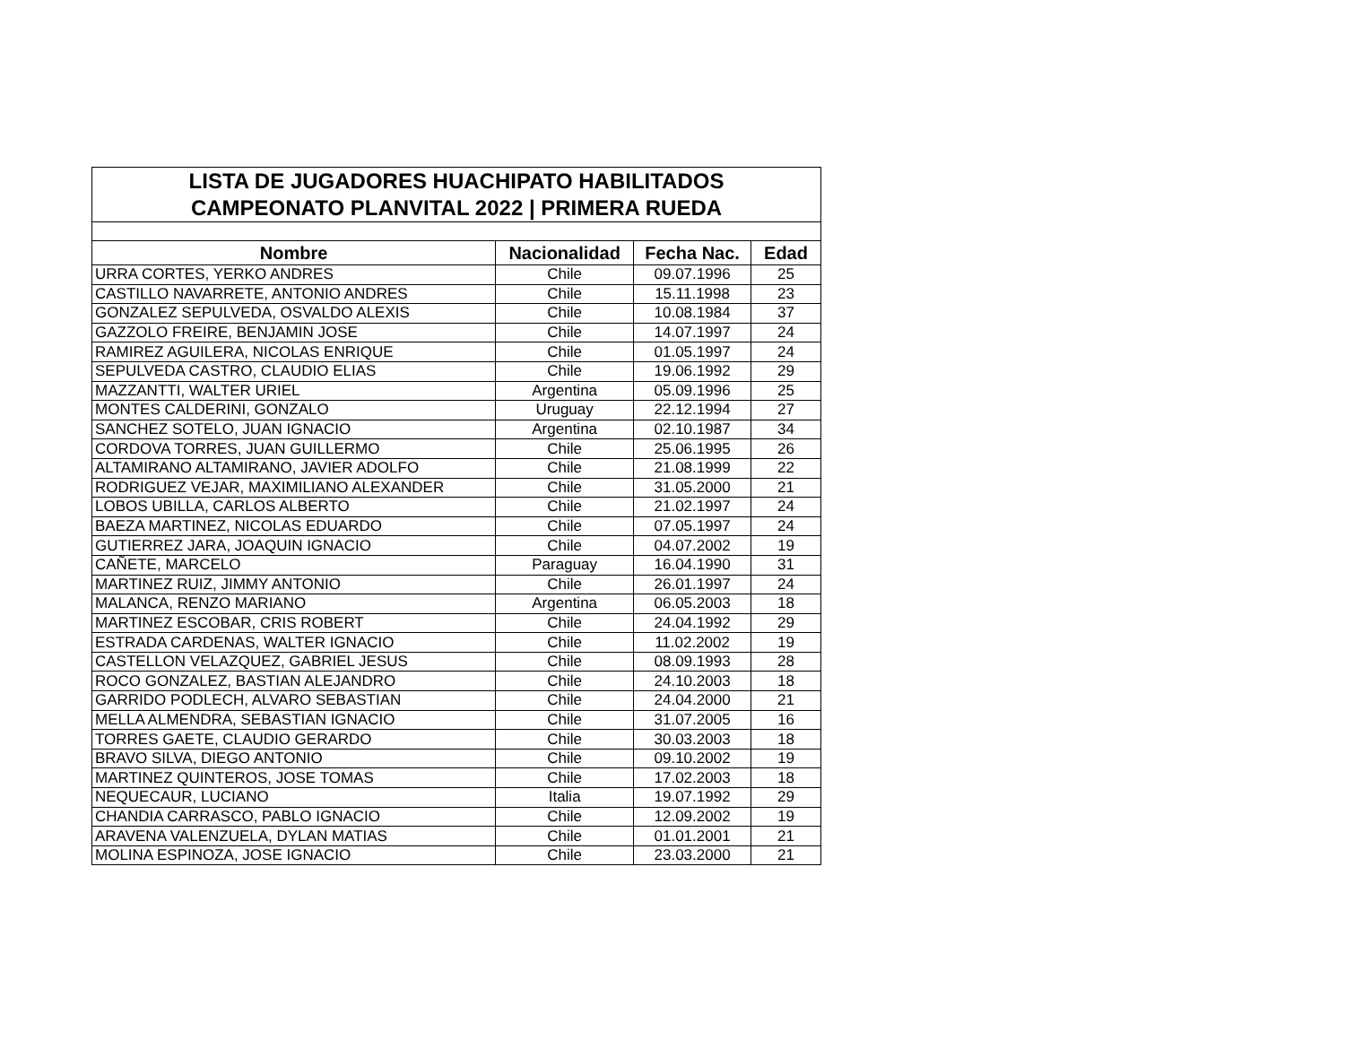| LISTA DE JUGADORES HUACHIPATO HABILITADOS | | | |
| CAMPEONATO PLANVITAL 2022 / PRIMERA RUEDA | | | |
| Nombre | Nacionalidad | Fecha Nac. | Edad |
| URRA CORTES, YERKO ANDRES | Chile | 09.07.1996 | 25 |
| CASTILLO NAVARRETE, ANTONIO ANDRES | Chile | 15.11.1998 | 23 |
| GONZALEZ SEPULVEDA, OSVALDO ALEXIS | Chile | 10.08.1984 | 37 |
| GAZZOLO FREIRE, BENJAMIN JOSE | Chile | 14.07.1997 | 24 |
| RAMIREZ AGUILERA, NICOLAS ENRIQUE | Chile | 01.05.1997 | 24 |
| SEPULVEDA CASTRO, CLAUDIO ELIAS | Chile | 19.06.1992 | 29 |
| MAZZANTTI, WALTER URIEL | Argentina | 05.09.1996 | 25 |
| MONTES CALDERINI, GONZALO | Uruguay | 22.12.1994 | 27 |
| SANCHEZ SOTELO, JUAN IGNACIO | Argentina | 02.10.1987 | 34 |
| CORDOVA TORRES, JUAN GUILLERMO | Chile | 25.06.1995 | 26 |
| ALTAMIRANO ALTAMIRANO, JAVIER ADOLFO | Chile | 21.08.1999 | 22 |
| RODRIGUEZ VEJAR, MAXIMILIANO ALEXANDER | Chile | 31.05.2000 | 21 |
| LOBOS UBILLA, CARLOS ALBERTO | Chile | 21.02.1997 | 24 |
| BAEZA MARTINEZ, NICOLAS EDUARDO | Chile | 07.05.1997 | 24 |
| GUTIERREZ JARA, JOAQUIN IGNACIO | Chile | 04.07.2002 | 19 |
| CAÑETE, MARCELO | Paraguay | 16.04.1990 | 31 |
| MARTINEZ RUIZ, JIMMY ANTONIO | Chile | 26.01.1997 | 24 |
| MALANCA, RENZO MARIANO | Argentina | 06.05.2003 | 18 |
| MARTINEZ ESCOBAR, CRIS ROBERT | Chile | 24.04.1992 | 29 |
| ESTRADA CARDENAS, WALTER IGNACIO | Chile | 11.02.2002 | 19 |
| CASTELLON VELAZQUEZ, GABRIEL JESUS | Chile | 08.09.1993 | 28 |
| ROCO GONZALEZ, BASTIAN ALEJANDRO | Chile | 24.10.2003 | 18 |
| GARRIDO PODLECH, ALVARO SEBASTIAN | Chile | 24.04.2000 | 21 |
| MELLA ALMENDRA, SEBASTIAN IGNACIO | Chile | 31.07.2005 | 16 |
| TORRES GAETE, CLAUDIO GERARDO | Chile | 30.03.2003 | 18 |
| BRAVO SILVA, DIEGO ANTONIO | Chile | 09.10.2002 | 19 |
| MARTINEZ QUINTEROS, JOSE TOMAS | Chile | 17.02.2003 | 18 |
| NEQUECAUR, LUCIANO | Italia | 19.07.1992 | 29 |
| CHANDIA CARRASCO, PABLO IGNACIO | Chile | 12.09.2002 | 19 |
| ARAVENA VALENZUELA, DYLAN MATIAS | Chile | 01.01.2001 | 21 |
| MOLINA ESPINOZA, JOSE IGNACIO | Chile | 23.03.2000 | 21 |